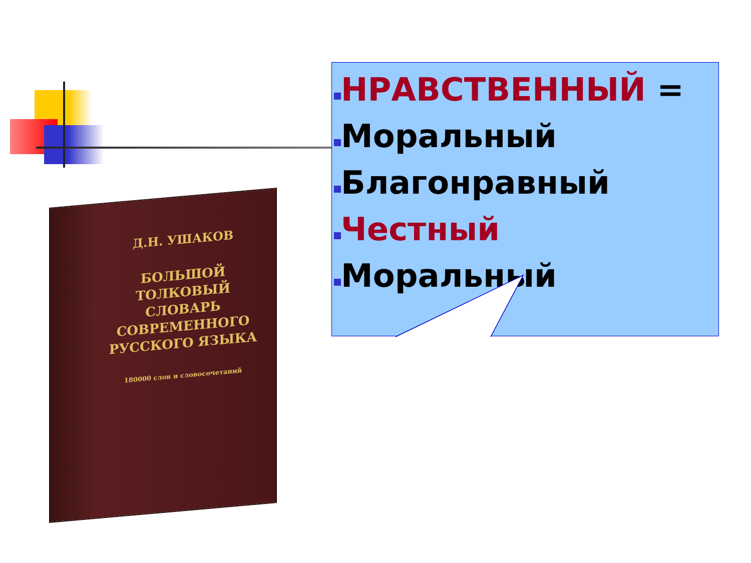Д.Н. УШАКОВ
БОЛЬШОЙ
ТОЛКОВЫЙ СЛОВАРЬ
СОВРЕМЕННОГО
РУССКОГО ЯЗЫКА
180000 слов и словосочетаний
НРАВСТВЕННЫЙ =
Моральный
Благонравный
Честный
Моральный